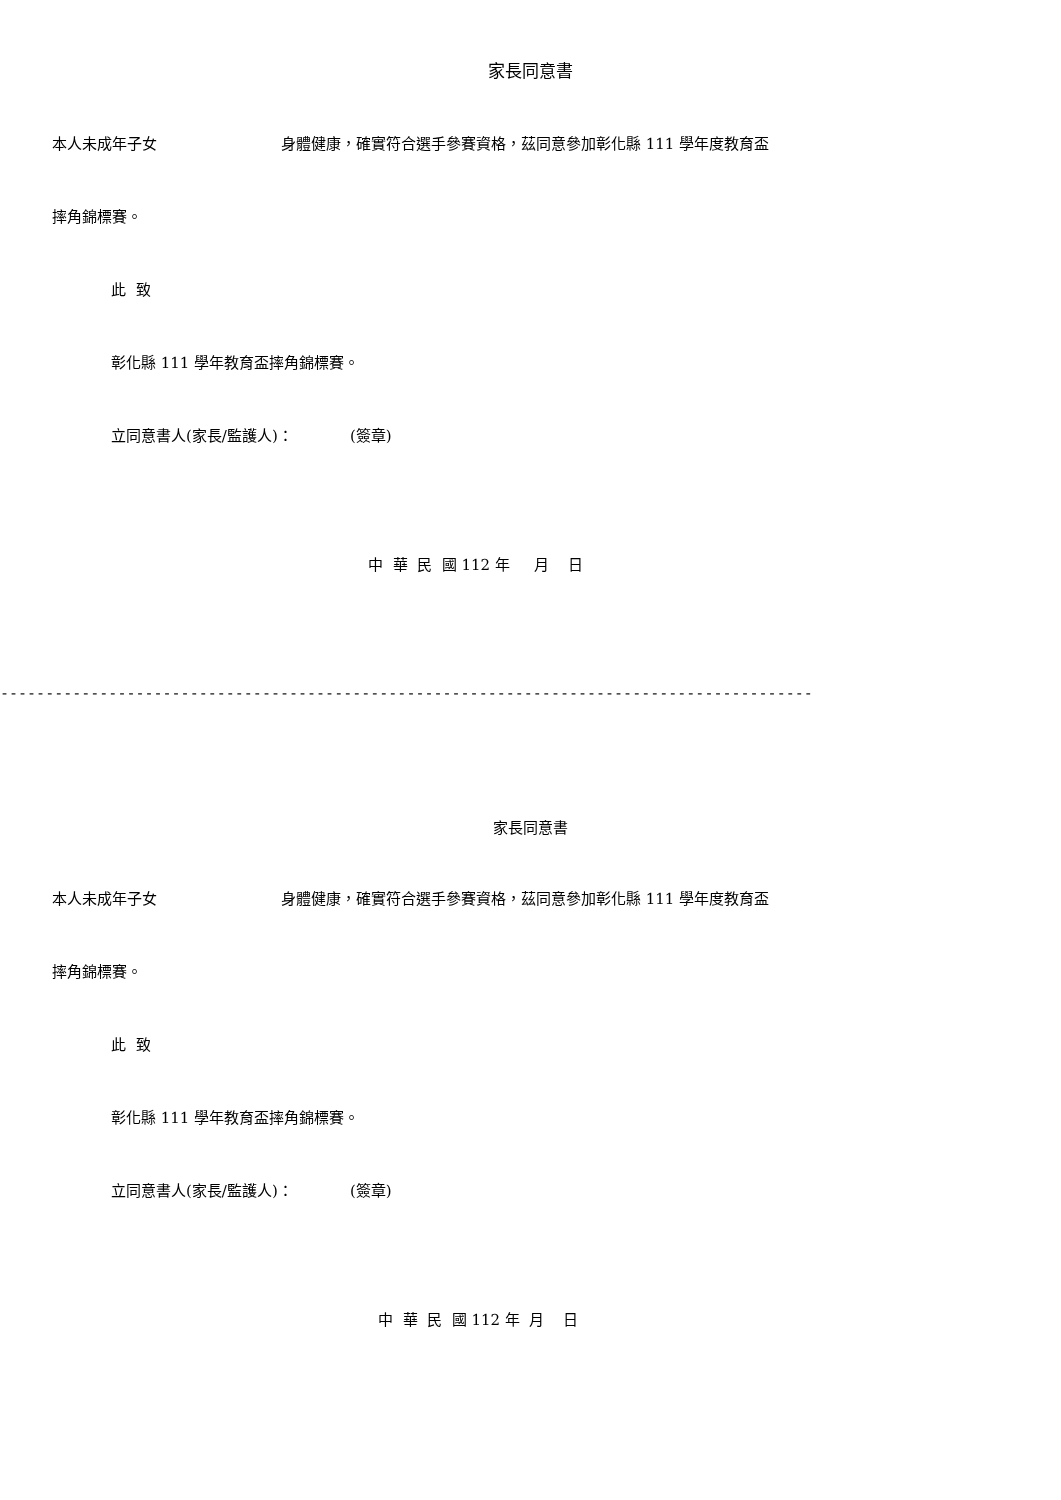家長同意書
本人未成年子女 身體健康，確實符合選手參賽資格，茲同意參加彰化縣 111 學年度教育盃
摔角錦標賽。
此 致
彰化縣 111 學年教育盃摔角錦標賽。
立同意書人(家長/監護人)： (簽章)
中 華 民 國 112 年 月 日
------------------------------------------------------------------------------------------
家長同意書
本人未成年子女 身體健康，確實符合選手參賽資格，茲同意參加彰化縣 111 學年度教育盃
摔角錦標賽。
此 致
彰化縣 111 學年教育盃摔角錦標賽。
立同意書人(家長/監護人)： (簽章)
中 華 民 國 112 年 月 日